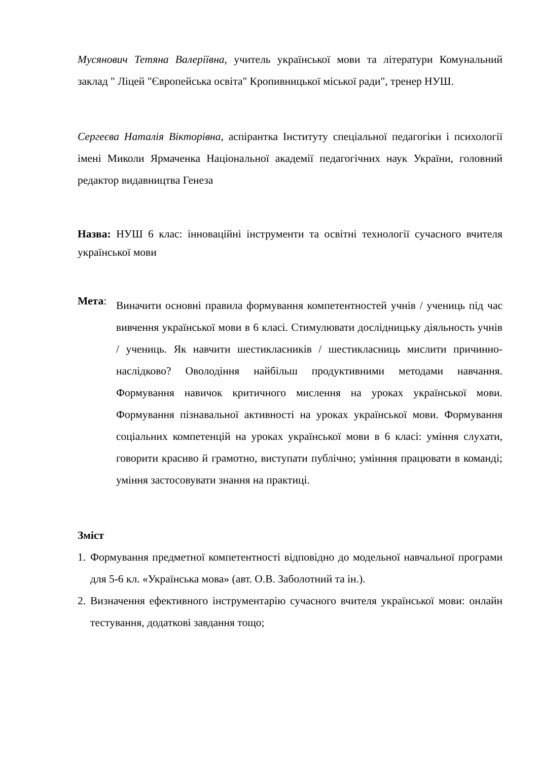Мусянович Тетяна Валеріївна, учитель української мови та літератури Комунальний заклад " Ліцей "Європейська освіта" Кропивницької міської ради", тренер НУШ.
Сергеєва Наталія Вікторівна, аспірантка Інституту спеціальної педагогіки і психології імені Миколи Ярмаченка Національної академії педагогічних наук України, головний редактор видавництва Генеза
Назва: НУШ 6 клас: інноваційні інструменти та освітні технології сучасного вчителя української мови
Мета:
Виначити основні правила формування компетентностей учнів / учениць під час вивчення української мови в 6 класі. Стимулювати дослідницьку діяльность учнів / учениць. Як навчити шестикласників / шестикласниць мислити причинно-наслідково? Оволодіння найбільш продуктивними методами навчання. Формування навичок критичного мислення на уроках української мови. Формування пізнавальної активності на уроках української мови. Формування соціальних компетенцій на уроках української мови в 6 класі: уміння слухати, говорити красиво й грамотно, виступати публічно; умінння працювати в команді; уміння застосовувати знання на практиці.
Зміст
1. Формування предметної компетентності відповідно до модельної навчальної програми для 5-6 кл. «Українська мова» (авт. О.В. Заболотний та ін.).
2. Визначення ефективного інструментарію сучасного вчителя української мови: онлайн тестування, додаткові завдання тощо;